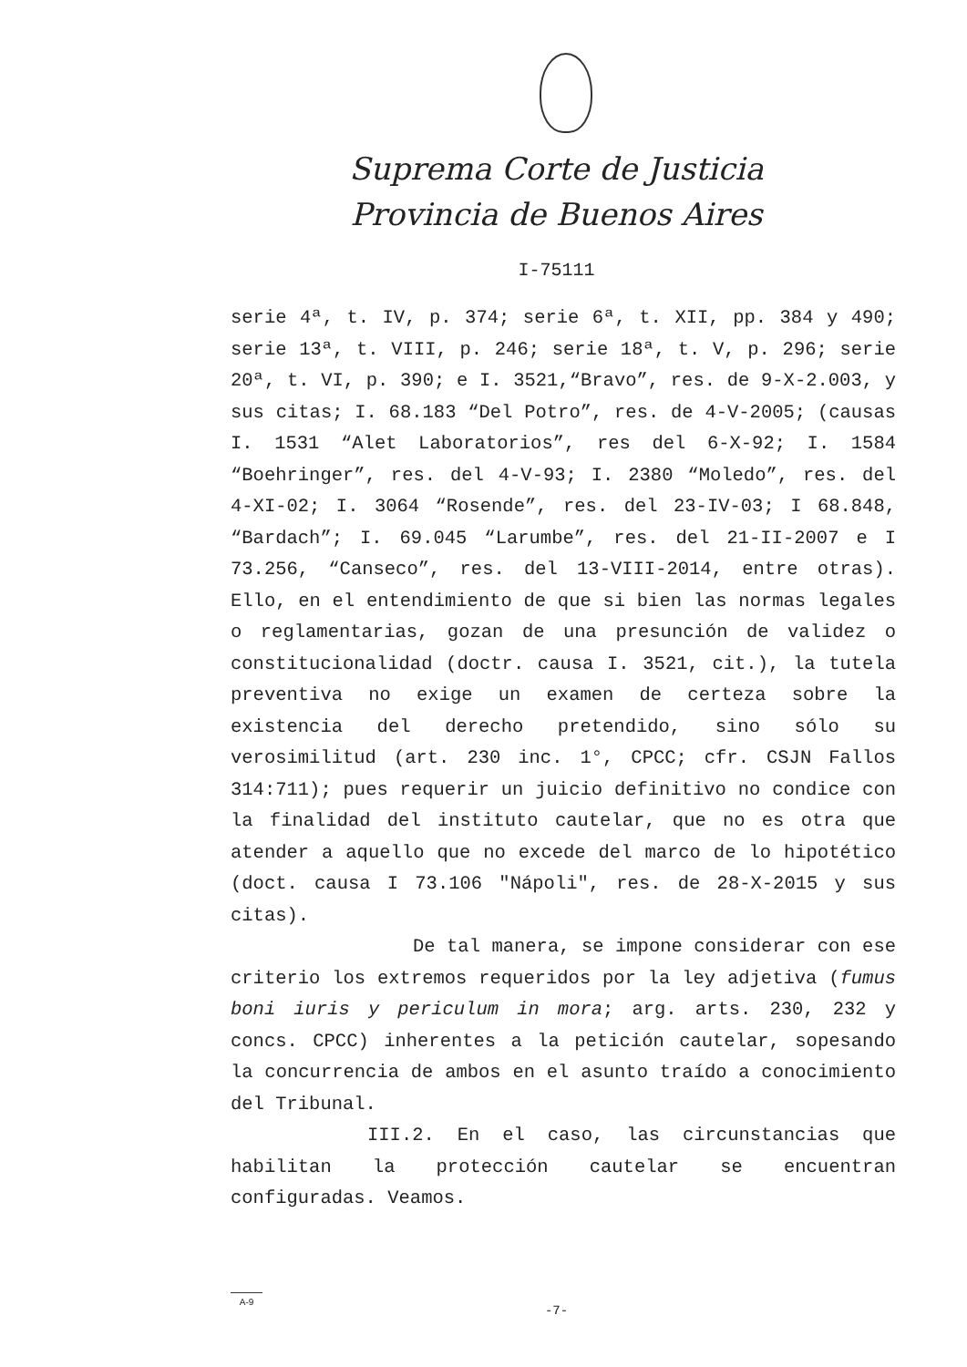Suprema Corte de Justicia
Provincia de Buenos Aires
I-75111
serie 4ª, t. IV, p. 374; serie 6ª, t. XII, pp. 384 y 490; serie 13ª, t. VIII, p. 246; serie 18ª, t. V, p. 296; serie 20ª, t. VI, p. 390; e I. 3521,“Bravo”, res. de 9-X-2.003, y sus citas; I. 68.183 “Del Potro”, res. de 4-V-2005; (causas I. 1531 “Alet Laboratorios”, res del 6-X-92; I. 1584 “Boehringer”, res. del 4-V-93; I. 2380 “Moledo”, res. del 4-XI-02; I. 3064 “Rosende”, res. del 23-IV-03; I 68.848, “Bardach”; I. 69.045 “Larumbe”, res. del 21-II-2007 e I 73.256, “Canseco”, res. del 13-VIII-2014, entre otras). Ello, en el entendimiento de que si bien las normas legales o reglamentarias, gozan de una presunción de validez o constitucionalidad (doctr. causa I. 3521, cit.), la tutela preventiva no exige un examen de certeza sobre la existencia del derecho pretendido, sino sólo su verosimilitud (art. 230 inc. 1°, CPCC; cfr. CSJN Fallos 314:711); pues requerir un juicio definitivo no condice con la finalidad del instituto cautelar, que no es otra que atender a aquello que no excede del marco de lo hipotético (doct. causa I 73.106 "Nápoli", res. de 28-X-2015 y sus citas).
De tal manera, se impone considerar con ese criterio los extremos requeridos por la ley adjetiva (fumus boni iuris y periculum in mora; arg. arts. 230, 232 y concs. CPCC) inherentes a la petición cautelar, sopesando la concurrencia de ambos en el asunto traído a conocimiento del Tribunal.
III.2. En el caso, las circunstancias que habilitan la protección cautelar se encuentran configuradas. Veamos.
A-9
-7-